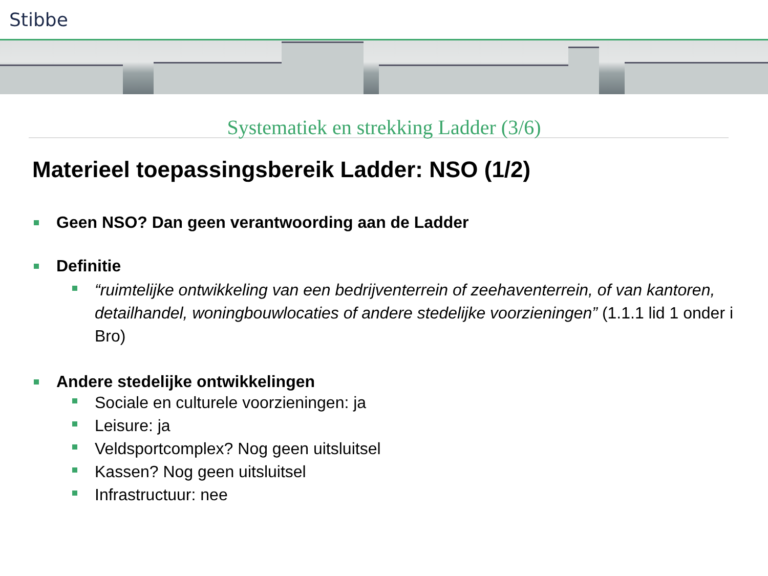Stibbe
Systematiek en strekking Ladder (3/6)
Materieel toepassingsbereik Ladder: NSO (1/2)
Geen NSO? Dan geen verantwoording aan de Ladder
Definitie
“ruimtelijke ontwikkeling van een bedrijventerrein of zeehaventerrein, of van kantoren, detailhandel, woningbouwlocaties of andere stedelijke voorzieningen” (1.1.1 lid 1 onder i Bro)
Andere stedelijke ontwikkelingen
Sociale en culturele voorzieningen: ja
Leisure: ja
Veldsportcomplex? Nog geen uitsluitsel
Kassen? Nog geen uitsluitsel
Infrastructuur: nee